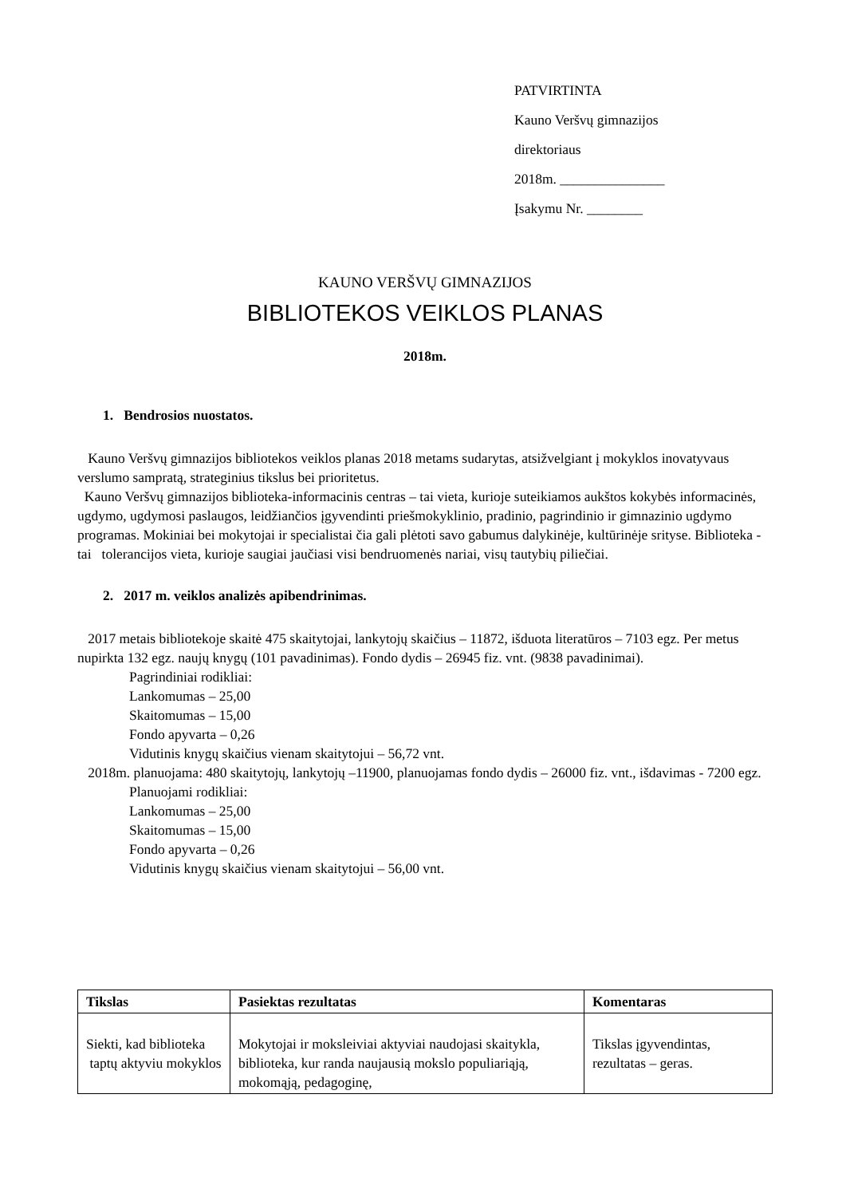PATVIRTINTA
Kauno Veršvų gimnazijos
direktoriaus
2018m. _______________
Įsakymu Nr. ________
KAUNO VERŠVŲ GIMNAZIJOS
BIBLIOTEKOS VEIKLOS PLANAS
2018m.
1. Bendrosios nuostatos.
Kauno Veršvų gimnazijos bibliotekos veiklos planas 2018 metams sudarytas, atsižvelgiant į mokyklos inovatyvaus verslumo sampratą, strateginius tikslus bei prioritetus.
Kauno Veršvų gimnazijos biblioteka-informacinis centras – tai vieta, kurioje suteikiamos aukštos kokybės informacinės, ugdymo, ugdymosi paslaugos, leidžiančios įgyvendinti priešmokyklinio, pradinio, pagrindinio ir gimnazinio ugdymo programas. Mokiniai bei mokytojai ir specialistai čia gali plėtoti savo gabumus dalykinėje, kultūrinėje srityse. Biblioteka - tai tolerancijos vieta, kurioje saugiai jaučiasi visi bendruomenės nariai, visų tautybių piliečiai.
2. 2017 m. veiklos analizės apibendrinimas.
2017 metais bibliotekoje skaitė 475 skaitytojai, lankytojų skaičius – 11872, išduota literatūros – 7103 egz. Per metus nupirkta 132 egz. naujų knygų (101 pavadinimas). Fondo dydis – 26945 fiz. vnt. (9838 pavadinimai).
Pagrindiniai rodikliai:
Lankomumas – 25,00
Skaitomumas – 15,00
Fondo apyvarta – 0,26
Vidutinis knygų skaičius vienam skaitytojui – 56,72 vnt.
2018m. planuojama: 480 skaitytojų, lankytojų –11900, planuojamas fondo dydis – 26000 fiz. vnt., išdavimas - 7200 egz.
Planuojami rodikliai:
Lankomumas – 25,00
Skaitomumas – 15,00
Fondo apyvarta – 0,26
Vidutinis knygų skaičius vienam skaitytojui – 56,00 vnt.
| Tikslas | Pasiektas rezultatas | Komentaras |
| --- | --- | --- |
| Siekti, kad biblioteka taptų aktyviu mokyklos | Mokytojai ir moksleiviai aktyviai naudojasi skaitykla, biblioteka, kur randa naujausią mokslo populiariąją, mokomąją, pedagoginę, | Tikslas įgyvendintas, rezultatas – geras. |